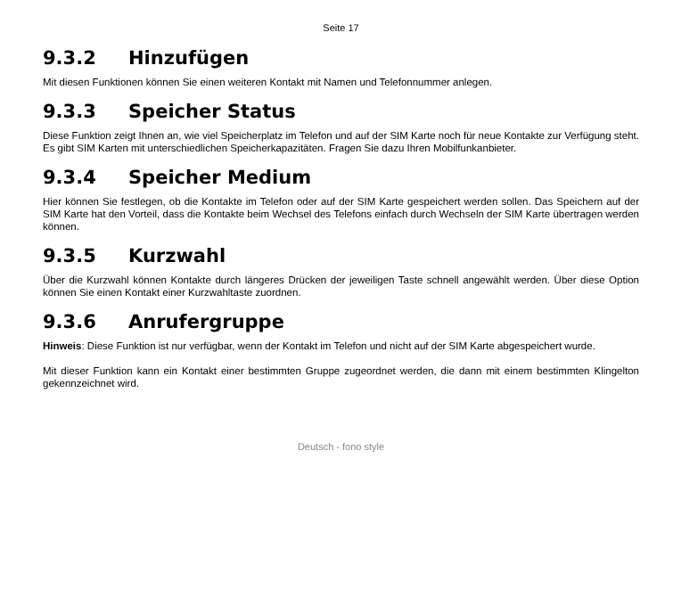Seite 17
9.3.2 Hinzufügen
Mit diesen Funktionen können Sie einen weiteren Kontakt mit Namen und Telefonnummer anlegen.
9.3.3 Speicher Status
Diese Funktion zeigt Ihnen an, wie viel Speicherplatz im Telefon und auf der SIM Karte noch für neue Kontakte zur Verfügung steht. Es gibt SIM Karten mit unterschiedlichen Speicherkapazitäten. Fragen Sie dazu Ihren Mobilfunkanbieter.
9.3.4 Speicher Medium
Hier können Sie festlegen, ob die Kontakte im Telefon oder auf der SIM Karte gespeichert werden sollen. Das Speichern auf der SIM Karte hat den Vorteil, dass die Kontakte beim Wechsel des Telefons einfach durch Wechseln der SIM Karte übertragen werden können.
9.3.5 Kurzwahl
Über die Kurzwahl können Kontakte durch längeres Drücken der jeweiligen Taste schnell angewählt werden. Über diese Option können Sie einen Kontakt einer Kurzwahltaste zuordnen.
9.3.6 Anrufergruppe
Hinweis: Diese Funktion ist nur verfügbar, wenn der Kontakt im Telefon und nicht auf der SIM Karte abgespeichert wurde.
Mit dieser Funktion kann ein Kontakt einer bestimmten Gruppe zugeordnet werden, die dann mit einem bestimmten Klingelton gekennzeichnet wird.
Deutsch - fono style